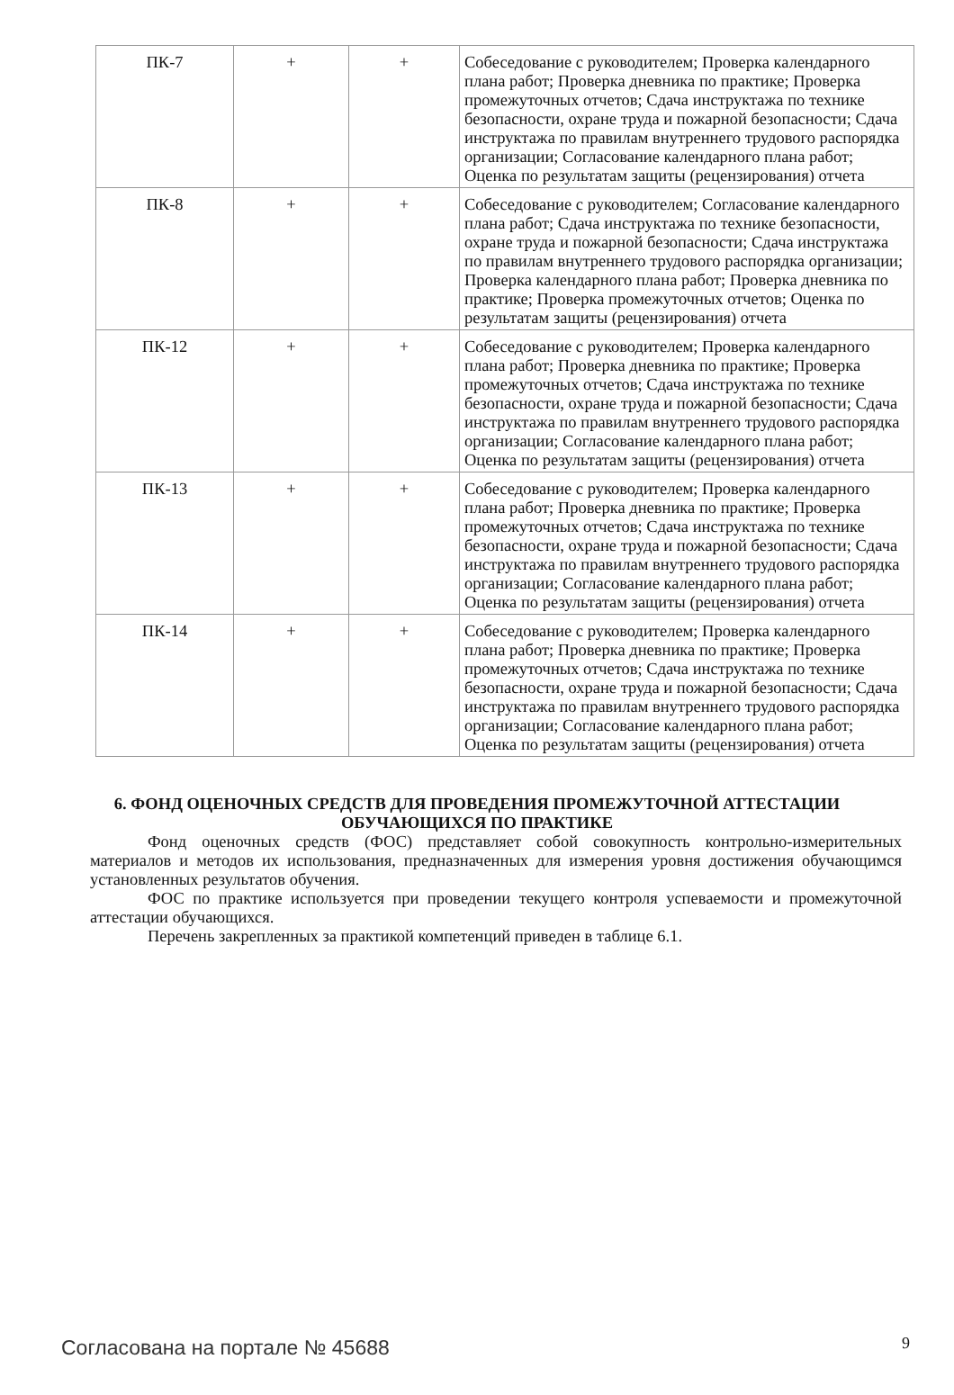| ПК-7 | + | + | Собеседование с руководителем; Проверка календарного плана работ; Проверка дневника по практике; Проверка промежуточных отчетов; Сдача инструктажа по технике безопасности, охране труда и пожарной безопасности; Сдача инструктажа по правилам внутреннего трудового распорядка организации; Согласование календарного плана работ; Оценка по результатам защиты (рецензирования) отчета |
| ПК-8 | + | + | Собеседование с руководителем; Согласование календарного плана работ; Сдача инструктажа по технике безопасности, охране труда и пожарной безопасности; Сдача инструктажа по правилам внутреннего трудового распорядка организации; Проверка календарного плана работ; Проверка дневника по практике; Проверка промежуточных отчетов; Оценка по результатам защиты (рецензирования) отчета |
| ПК-12 | + | + | Собеседование с руководителем; Проверка календарного плана работ; Проверка дневника по практике; Проверка промежуточных отчетов; Сдача инструктажа по технике безопасности, охране труда и пожарной безопасности; Сдача инструктажа по правилам внутреннего трудового распорядка организации; Согласование календарного плана работ; Оценка по результатам защиты (рецензирования) отчета |
| ПК-13 | + | + | Собеседование с руководителем; Проверка календарного плана работ; Проверка дневника по практике; Проверка промежуточных отчетов; Сдача инструктажа по технике безопасности, охране труда и пожарной безопасности; Сдача инструктажа по правилам внутреннего трудового распорядка организации; Согласование календарного плана работ; Оценка по результатам защиты (рецензирования) отчета |
| ПК-14 | + | + | Собеседование с руководителем; Проверка календарного плана работ; Проверка дневника по практике; Проверка промежуточных отчетов; Сдача инструктажа по технике безопасности, охране труда и пожарной безопасности; Сдача инструктажа по правилам внутреннего трудового распорядка организации; Согласование календарного плана работ; Оценка по результатам защиты (рецензирования) отчета |
6. ФОНД ОЦЕНОЧНЫХ СРЕДСТВ ДЛЯ ПРОВЕДЕНИЯ ПРОМЕЖУТОЧНОЙ АТТЕСТАЦИИ ОБУЧАЮЩИХСЯ ПО ПРАКТИКЕ
Фонд оценочных средств (ФОС) представляет собой совокупность контрольно-измерительных материалов и методов их использования, предназначенных для измерения уровня достижения обучающимся установленных результатов обучения.
ФОС по практике используется при проведении текущего контроля успеваемости и промежуточной аттестации обучающихся.
Перечень закрепленных за практикой компетенций приведен в таблице 6.1.
Согласована на портале № 45688 9